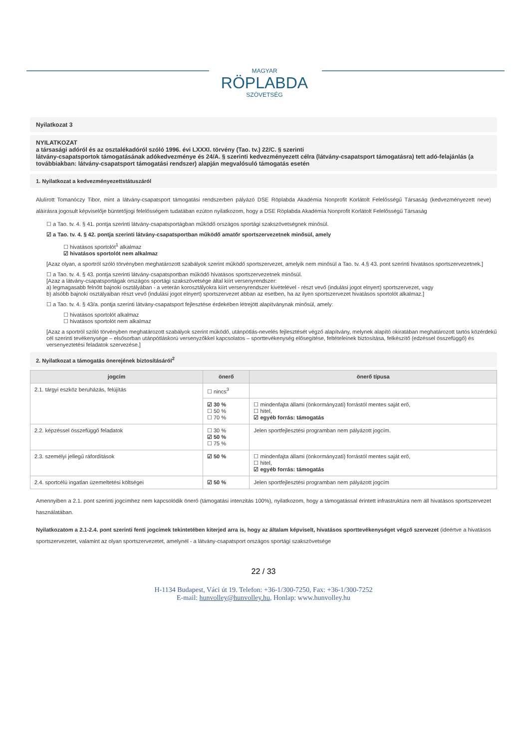MAGYAR
RÖPLABDA
SZÖVETSÉG
Nyilatkozat 3
NYILATKOZAT
a társasági adóról és az osztalékadóról szóló 1996. évi LXXXI. törvény (Tao. tv.) 22/C. § szerinti
látvány-csapatsportok támogatásának adókedvezménye és 24/A. § szerinti kedvezményezett célra (látvány-csapatsport támogatásra) tett adó-felajánlás (a továbbiakban: látvány-csapatsport támogatási rendszer) alapján megvalósuló támogatás esetén
1. Nyilatkozat a kedvezményezettstátuszáról
Alulírott Tomanóczy Tibor, mint a látvány-csapatsport támogatási rendszerben pályázó DSE Röplabda Akadémia Nonprofit Korlátolt Felelősségű Társaság (kedvezményezett neve) aláírásra jogosult képviselője büntetőjogi felelősségem tudatában ezúton nyilatkozom, hogy a DSE Röplabda Akadémia Nonprofit Korlátolt Felelősségű Társaság
☐ a Tao. tv. 4. § 41. pontja szerinti látvány-csapatsportágban működő országos sportági szakszövetségnek minősül.
☑ a Tao. tv. 4. § 42. pontja szerinti látvány-csapatsportban működő amatőr sportszervezetnek minősül, amely
☐ hivatásos sportolót<sup>1</sup> alkalmaz
☑ hivatásos sportolót nem alkalmaz
[Azaz olyan, a sportról szóló törvényben meghatározott szabályok szerint működő sportszervezet, amelyik nem minősül a Tao. tv. 4.§ 43. pont szerinti hivatásos sportszervezetnek.]
☐ a Tao. tv. 4. § 43. pontja szerinti látvány-csapatsportban működő hivatásos sportszervezetnek minősül.
[Azaz a látvány-csapatsportágak országos sportági szakszövetsége által kiírt versenyrendszer:
a) legmagasabb felnőtt bajnoki osztályában - a veterán korosztályokra kiírt versenyrendszer kivételével - részt vevő (indulási jogot elnyert) sportszervezet, vagy
b) alsóbb bajnoki osztályaiban részt vevő (indulási jogot elnyert) sportszervezet abban az esetben, ha az ilyen sportszervezet hivatásos sportolót alkalmaz.]
☐ a Tao. tv. 4. § 43/a. pontja szerinti látvány-csapatsport fejlesztése érdekében létrejött alapítványnak minősül, amely:
☐ hivatásos sportolót alkalmaz
☐ hivatásos sportolót nem alkalmaz
[Azaz a sportról szóló törvényben meghatározott szabályok szerint működő, utánpótlás-nevelés fejlesztését végző alapítvány, melynek alapító okiratában meghatározott tartós közérdekű cél szerinti tevékenysége – elsősorban utánpótláskorú versenyzőkkel kapcsolatos – sporttevékenység elősegítése, feltételeinek biztosítása, felkészítő (edzéssel összefüggő) és versenyeztetési feladatok szervezése.]
2. Nyilatkozat a támogatás önerejének biztosításáról<sup>2</sup>
| jogcím | önerő | önerő típusa |
| --- | --- | --- |
| 2.1. tárgyi eszköz beruházás, felújítás | ☐ nincs<sup>3</sup> | |
| | ☑ 30 % ☐ 50 % ☐ 70 % | ☐ mindenfajta állami (önkormányzati) forrástól mentes saját erő, ☐ hitel, ☑ egyéb forrás: támogatás |
| 2.2. képzéssel összefüggő feladatok | ☐ 30 % ☑ 50 % ☐ 75 % | Jelen sportfejlesztési programban nem pályázott jogcím. |
| 2.3. személyi jellegű ráfordítások | ☑ 50 % | ☐ mindenfajta állami (önkormányzati) forrástól mentes saját erő, ☐ hitel, ☑ egyéb forrás: támogatás |
| 2.4. sportcélú ingatlan üzemeltetési költségei | ☑ 50 % | Jelen sportfejlesztési programban nem pályázott jogcím |
Amennyiben a 2.1. pont szerinti jogcímhez nem kapcsolódik önerő (támogatási intenzitás 100%), nyilatkozom, hogy a támogatással érintett infrastruktúra nem áll hivatásos sportszervezet használatában.
Nyilatkozatom a 2.1-2.4. pont szerinti fenti jogcímek tekintetében kiterjed arra is, hogy az általam képviselt, hivatásos sporttevékenységet végző szervezet (ideértve a hivatásos sportszervezetet, valamint az olyan sportszervezetet, amelynél - a látvány-csapatsport országos sportági szakszövetsége
22 / 33
H-1134 Budapest, Váci út 19. Telefon: +36-1/300-7250, Fax: +36-1/300-7252
E-mail: hunvolley@hunvolley.hu, Honlap: www.hunvolley.hu